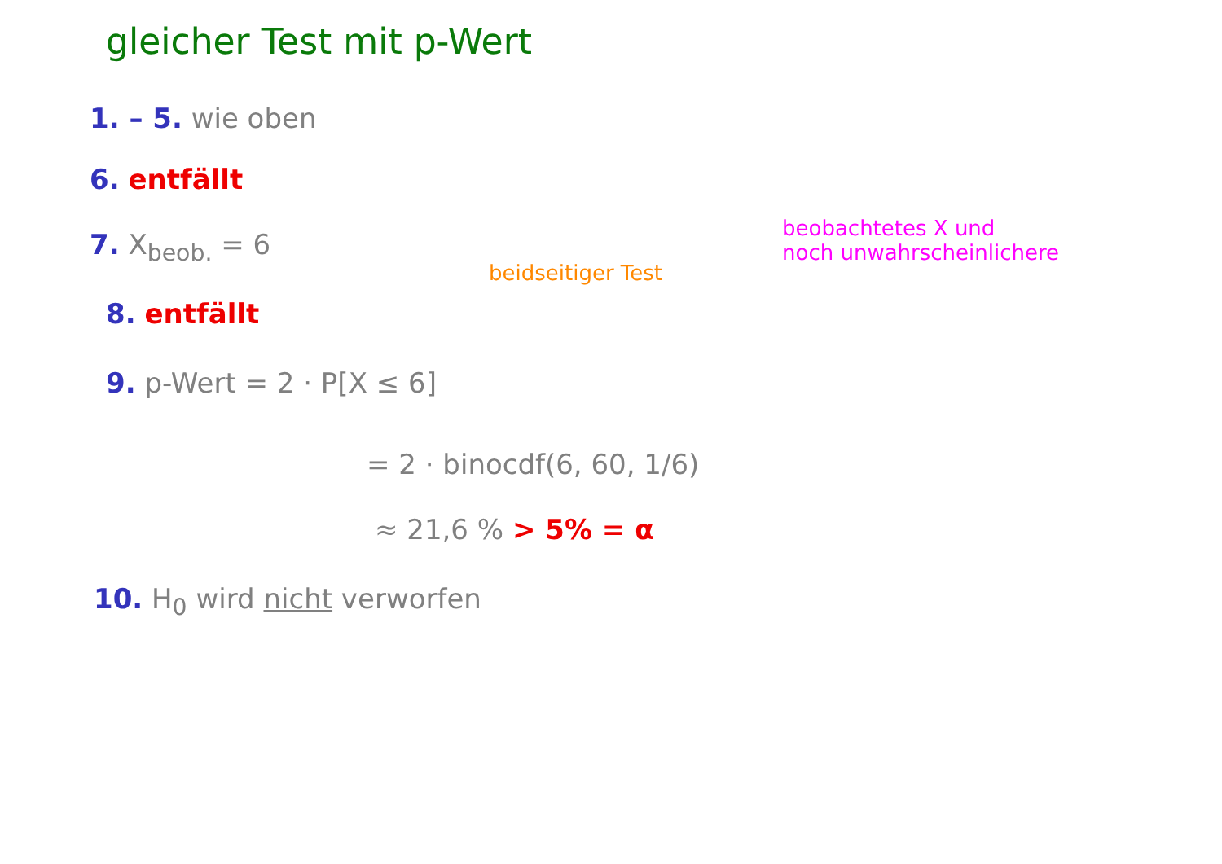gleicher Test mit p-Wert
1. – 5. wie oben
6. entfällt
7. X<sub>beob.</sub> = 6
beidseitiger Test
beobachtetes X und
noch unwahrscheinlichere
8. entfällt
9. p-Wert = 2 · P[X ≤ 6]
= 2 · binocdf(6, 60, 1/6)
≈ 21,6 % > 5% = α
10. H<sub>0</sub> wird nicht verworfen